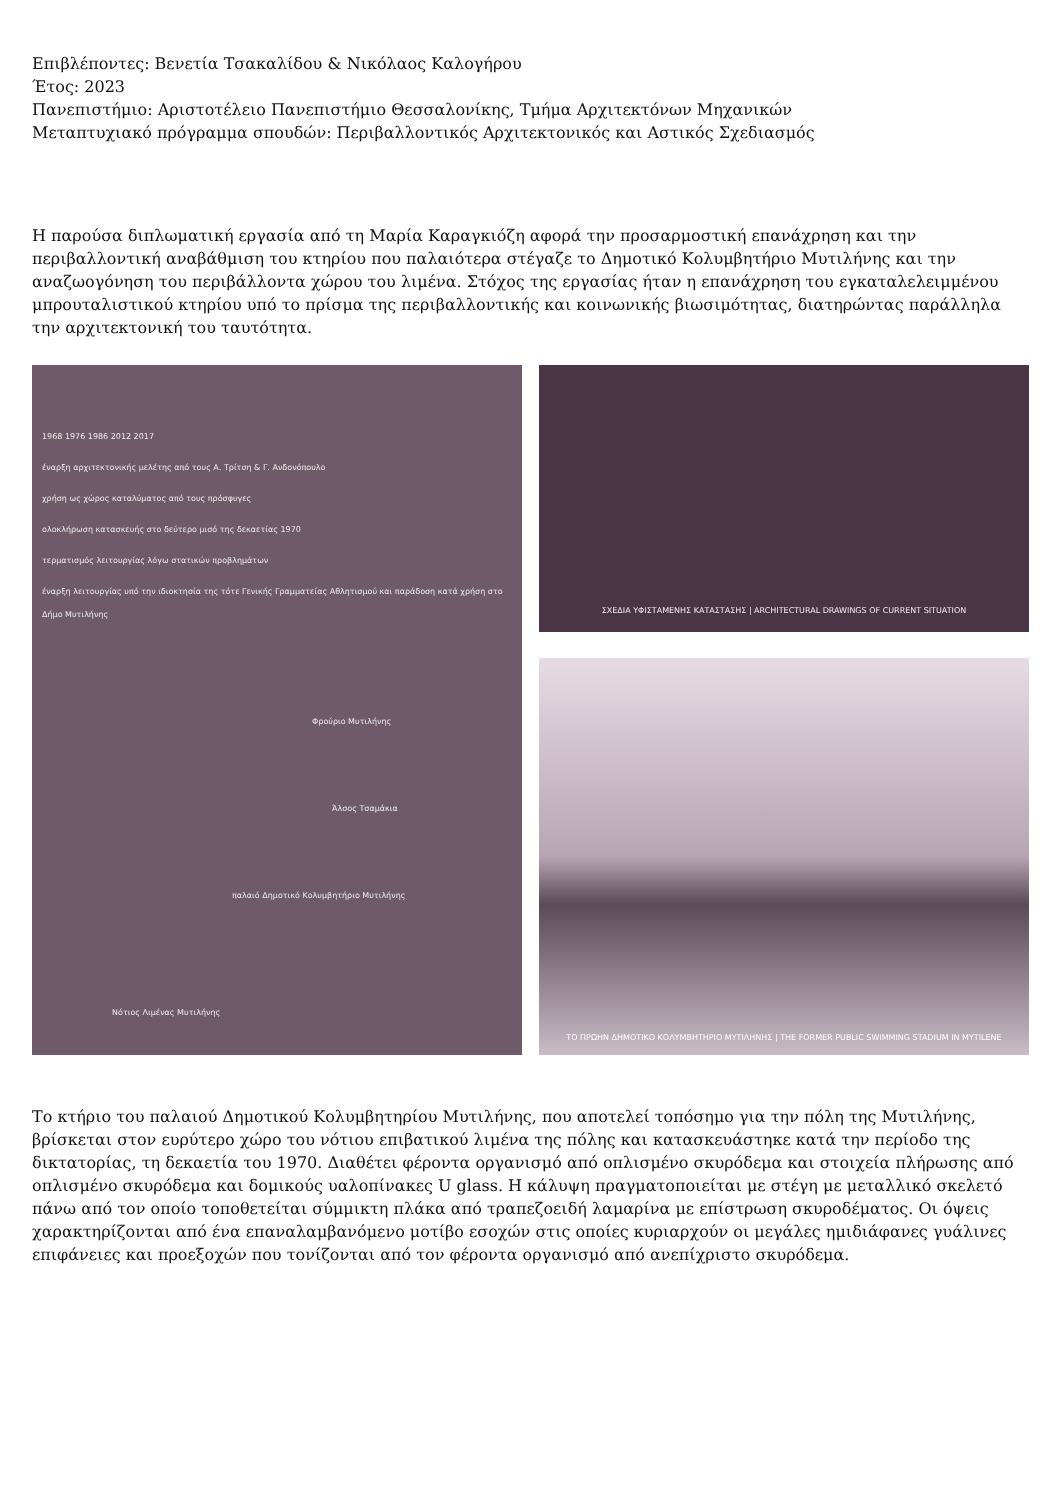Επιβλέποντες: Βενετία Τσακαλίδου & Νικόλαος Καλογήρου
Έτος: 2023
Πανεπιστήμιο: Αριστοτέλειο Πανεπιστήμιο Θεσσαλονίκης, Τμήμα Αρχιτεκτόνων Μηχανικών
Μεταπτυχιακό πρόγραμμα σπουδών: Περιβαλλοντικός Αρχιτεκτονικός και Αστικός Σχεδιασμός
Η παρούσα διπλωματική εργασία από τη Μαρία Καραγκιόζη αφορά την προσαρμοστική επανάχρηση και την περιβαλλοντική αναβάθμιση του κτηρίου που παλαιότερα στέγαζε το Δημοτικό Κολυμβητήριο Μυτιλήνης και την αναζωογόνηση του περιβάλλοντα χώρου του λιμένα. Στόχος της εργασίας ήταν η επανάχρηση του εγκαταλελειμμένου μπρουταλιστικού κτηρίου υπό το πρίσμα της περιβαλλοντικής και κοινωνικής βιωσιμότητας, διατηρώντας παράλληλα την αρχιτεκτονική του ταυτότητα.
1968 1976 1986 2012 2017
έναρξη αρχιτεκτονικής μελέτης από τους Α. Τρίτση & Γ. Ανδονόπουλο
χρήση ως χώρος καταλύματος από τους πρόσφυγες
ολοκλήρωση κατασκευής στο δεύτερο μισό της δεκαετίας 1970
τερματισμός λειτουργίας λόγω στατικών προβλημάτων
έναρξη λειτουργίας υπό την ιδιοκτησία της τότε Γενικής Γραμματείας Αθλητισμού και παράδοση κατά χρήση στο Δήμο Μυτιλήνης
Φρούριο Μυτιλήνης
Άλσος Τσαμάκια
παλαιό Δημοτικό Κολυμβητήριο Μυτιλήνης
Νότιος Λιμένας Μυτιλήνης
ΣΧΕΔΙΑ ΥΦΙΣΤΑΜΕΝΗΣ ΚΑΤΑΣΤΑΣΗΣ | ARCHITECTURAL DRAWINGS OF CURRENT SITUATION
ΤΟ ΠΡΩΗΝ ΔΗΜΟΤΙΚΟ ΚΟΛΥΜΒΗΤΗΡΙΟ ΜΥΤΙΛΗΝΗΣ | THE FORMER PUBLIC SWIMMING STADIUM IN MYTILENE
Το κτήριο του παλαιού Δημοτικού Κολυμβητηρίου Μυτιλήνης, που αποτελεί τοπόσημο για την πόλη της Μυτιλήνης, βρίσκεται στον ευρύτερο χώρο του νότιου επιβατικού λιμένα της πόλης και κατασκευάστηκε κατά την περίοδο της δικτατορίας, τη δεκαετία του 1970. Διαθέτει φέροντα οργανισμό από οπλισμένο σκυρόδεμα και στοιχεία πλήρωσης από οπλισμένο σκυρόδεμα και δομικούς υαλοπίνακες U glass. Η κάλυψη πραγματοποιείται με στέγη με μεταλλικό σκελετό πάνω από τον οποίο τοποθετείται σύμμικτη πλάκα από τραπεζοειδή λαμαρίνα με επίστρωση σκυροδέματος. Οι όψεις χαρακτηρίζονται από ένα επαναλαμβανόμενο μοτίβο εσοχών στις οποίες κυριαρχούν οι μεγάλες ημιδιάφανες γυάλινες επιφάνειες και προεξοχών που τονίζονται από τον φέροντα οργανισμό από ανεπίχριστο σκυρόδεμα.